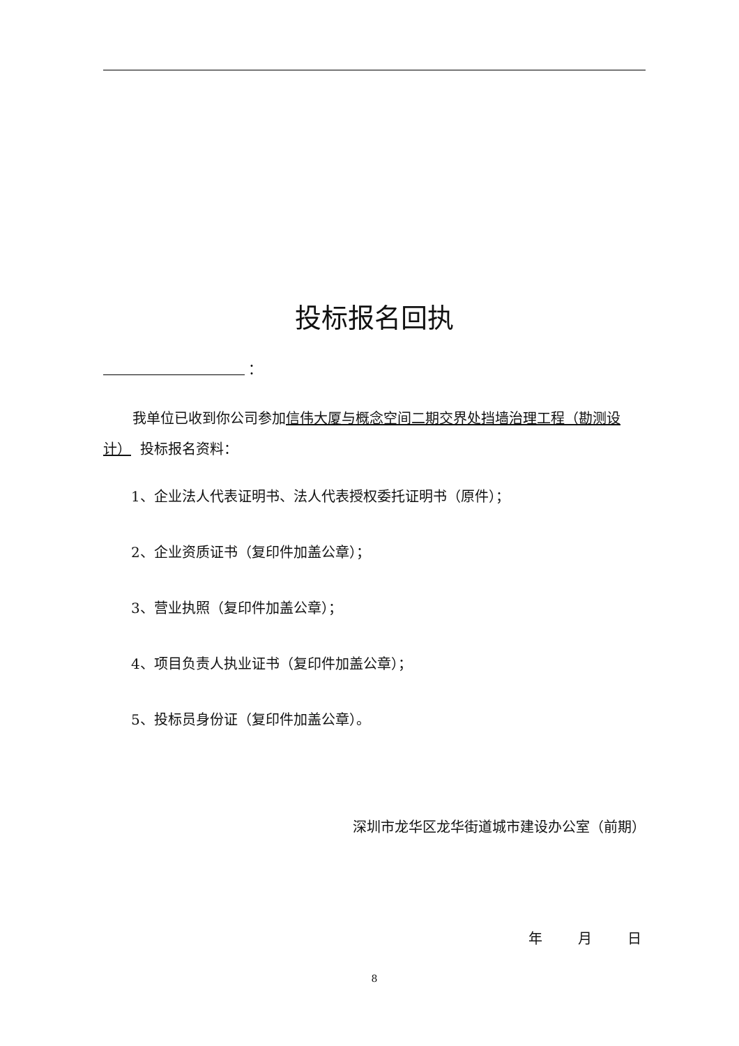投标报名回执
：
我单位已收到你公司参加信伟大厦与概念空间二期交界处挡墙治理工程（勘测设计） 投标报名资料：
1、企业法人代表证明书、法人代表授权委托证明书（原件）；
2、企业资质证书（复印件加盖公章）；
3、营业执照（复印件加盖公章）；
4、项目负责人执业证书（复印件加盖公章）；
5、投标员身份证（复印件加盖公章）。
深圳市龙华区龙华街道城市建设办公室（前期）
年 月 日
8